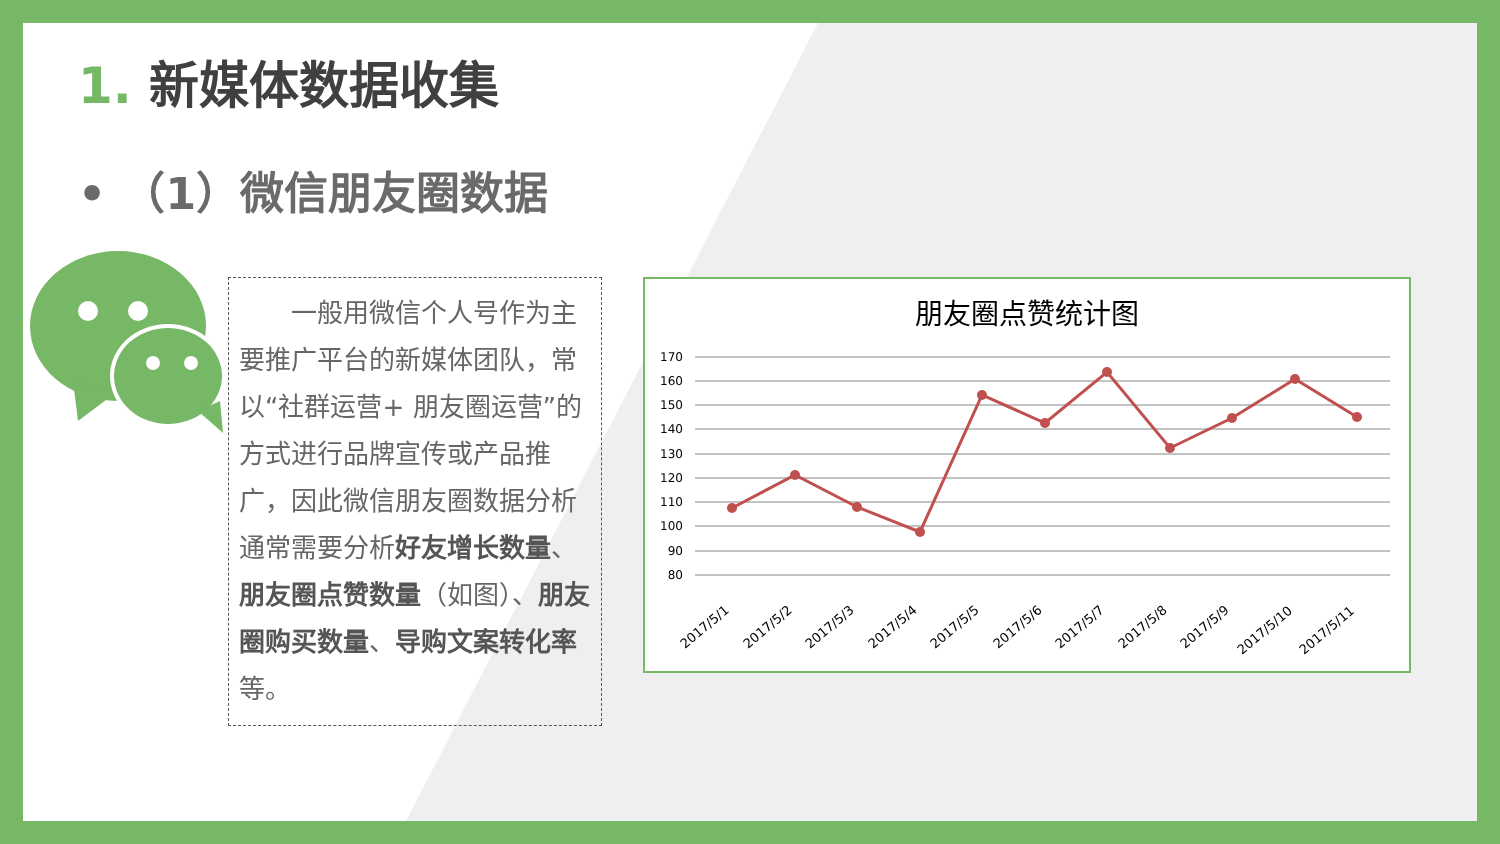1. 新媒体数据收集
• （1）微信朋友圈数据
　　一般用微信个人号作为主要推广平台的新媒体团队，常以“社群运营+ 朋友圈运营”的方式进行品牌宣传或产品推广，因此微信朋友圈数据分析通常需要分析好友增长数量、朋友圈点赞数量（如图）、朋友圈购买数量、导购文案转化率等。
朋友圈点赞统计图
170
160
150
140
130
120
110
100
90
80
2017/5/1
2017/5/2
2017/5/3
2017/5/4
2017/5/5
2017/5/6
2017/5/7
2017/5/8
2017/5/9
2017/5/10
2017/5/11